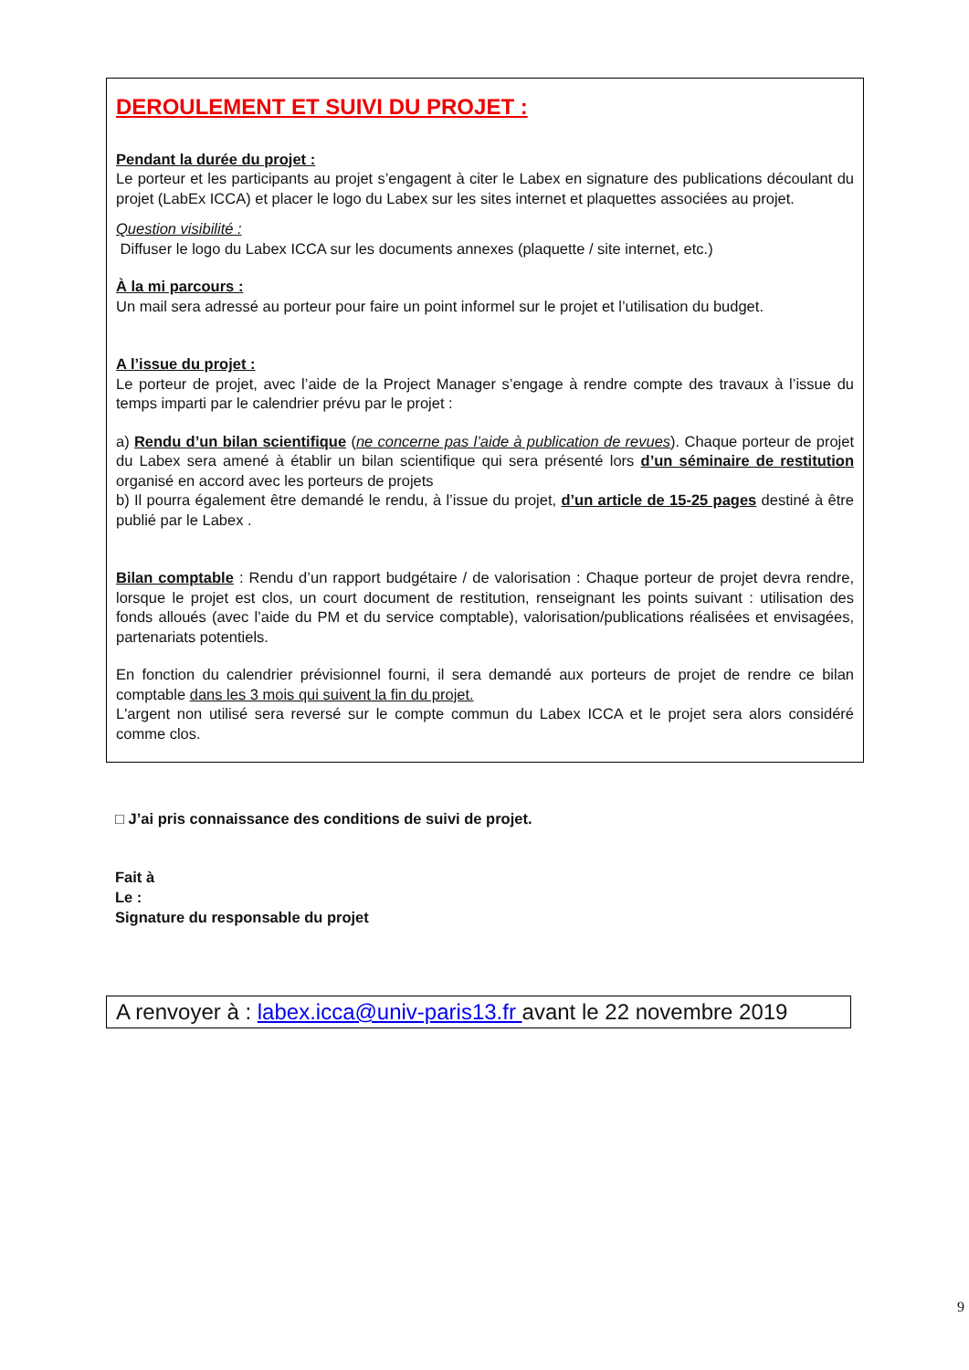DEROULEMENT ET SUIVI DU PROJET :
Pendant la durée du projet :
Le porteur et les participants au projet s’engagent à citer le Labex en signature des publications découlant du projet (LabEx ICCA) et placer le logo du Labex sur les sites internet et plaquettes associées au projet.
Question visibilité :
Diffuser le logo du Labex ICCA sur les documents annexes (plaquette / site internet, etc.)
À la mi parcours :
Un mail sera adressé au porteur pour faire un point informel sur le projet et l’utilisation du budget.
A l’issue du projet :
Le porteur de projet, avec l’aide de la Project Manager s’engage à rendre compte des travaux à l’issue du temps imparti par le calendrier prévu par le projet :
a) Rendu d’un bilan scientifique (ne concerne pas l’aide à publication de revues). Chaque porteur de projet du Labex sera amené à établir un bilan scientifique qui sera présenté lors d’un séminaire de restitution organisé en accord avec les porteurs de projets
b) Il pourra également être demandé le rendu, à l’issue du projet, d’un article de 15-25 pages destiné à être publié par le Labex .
Bilan comptable : Rendu d’un rapport budgétaire / de valorisation : Chaque porteur de projet devra rendre, lorsque le projet est clos, un court document de restitution, renseignant les points suivant : utilisation des fonds alloués (avec l’aide du PM et du service comptable), valorisation/publications réalisées et envisagées, partenariats potentiels.
En fonction du calendrier prévisionnel fourni, il sera demandé aux porteurs de projet de rendre ce bilan comptable dans les 3 mois qui suivent la fin du projet.
L'argent non utilisé sera reversé sur le compte commun du Labex ICCA et le projet sera alors considéré comme clos.
□ J’ai pris connaissance des conditions de suivi de projet.
Fait à
Le :
Signature du responsable du projet
A renvoyer à : labex.icca@univ-paris13.fr avant le 22 novembre 2019
9